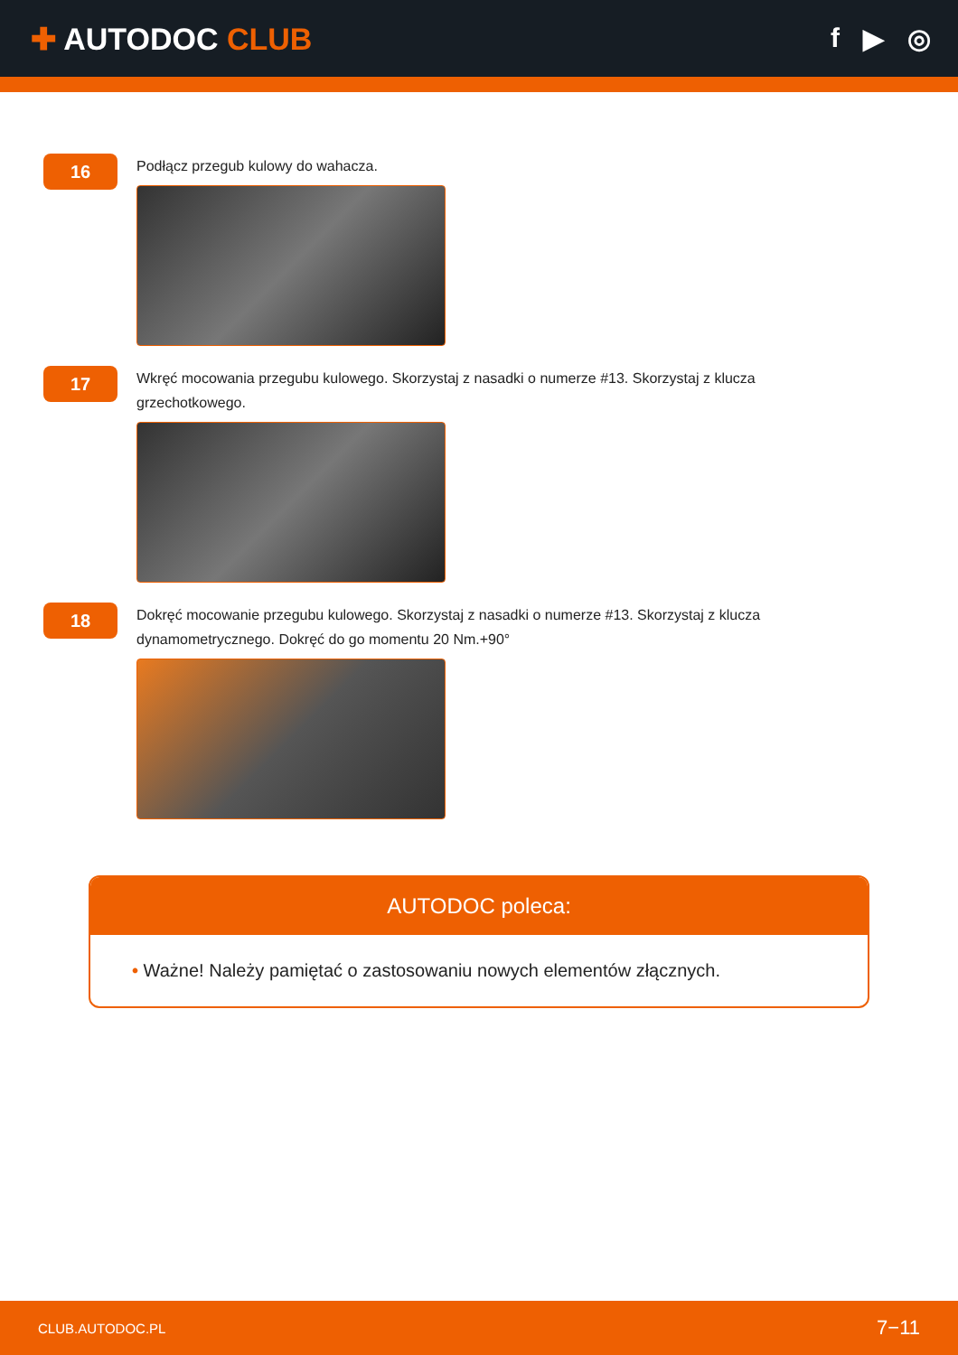✚ AUTODOC CLUB f ▶ ◎
16
Podłącz przegub kulowy do wahacza.
17
Wkręć mocowania przegubu kulowego. Skorzystaj z nasadki o numerze #13. Skorzystaj z klucza grzechotkowego.
18
Dokręć mocowanie przegubu kulowego. Skorzystaj z nasadki o numerze #13. Skorzystaj z klucza dynamometrycznego. Dokręć do go momentu 20 Nm.+90°
AUTODOC poleca:
• Ważne! Należy pamiętać o zastosowaniu nowych elementów złącznych.
CLUB.AUTODOC.PL 7−11